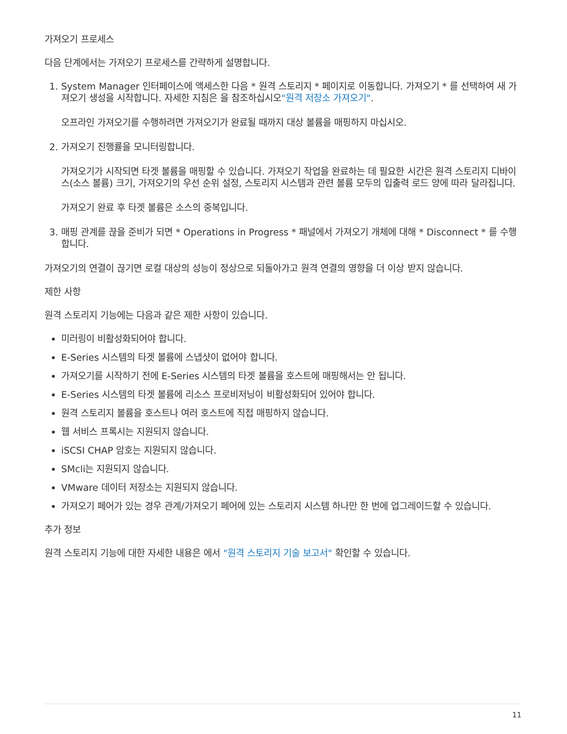가져오기 프로세스
다음 단계에서는 가져오기 프로세스를 간략하게 설명합니다.
1. System Manager 인터페이스에 액세스한 다음 * 원격 스토리지 * 페이지로 이동합니다. 가져오기 * 를 선택하여 새 가져오기 생성을 시작합니다. 자세한 지침은 을 참조하십시오"원격 저장소 가져오기".
오프라인 가져오기를 수행하려면 가져오기가 완료될 때까지 대상 볼륨을 매핑하지 마십시오.
2. 가져오기 진행률을 모니터링합니다.
가져오기가 시작되면 타겟 볼륨을 매핑할 수 있습니다. 가져오기 작업을 완료하는 데 필요한 시간은 원격 스토리지 디바이스(소스 볼륨) 크기, 가져오기의 우선 순위 설정, 스토리지 시스템과 관련 볼륨 모두의 입출력 로드 양에 따라 달라집니다.
가져오기 완료 후 타겟 볼륨은 소스의 중복입니다.
3. 매핑 관계를 끊을 준비가 되면 * Operations in Progress * 패널에서 가져오기 개체에 대해 * Disconnect * 를 수행합니다.
가져오기의 연결이 끊기면 로컬 대상의 성능이 정상으로 되돌아가고 원격 연결의 영향을 더 이상 받지 않습니다.
제한 사항
원격 스토리지 기능에는 다음과 같은 제한 사항이 있습니다.
미러링이 비활성화되어야 합니다.
E-Series 시스템의 타겟 볼륨에 스냅샷이 없어야 합니다.
가져오기를 시작하기 전에 E-Series 시스템의 타겟 볼륨을 호스트에 매핑해서는 안 됩니다.
E-Series 시스템의 타겟 볼륨에 리소스 프로비저닝이 비활성화되어 있어야 합니다.
원격 스토리지 볼륨을 호스트나 여러 호스트에 직접 매핑하지 않습니다.
웹 서비스 프록시는 지원되지 않습니다.
iSCSI CHAP 암호는 지원되지 않습니다.
SMcli는 지원되지 않습니다.
VMware 데이터 저장소는 지원되지 않습니다.
가져오기 페어가 있는 경우 관계/가져오기 페어에 있는 스토리지 시스템 하나만 한 번에 업그레이드할 수 있습니다.
추가 정보
원격 스토리지 기능에 대한 자세한 내용은 에서 "원격 스토리지 기술 보고서" 확인할 수 있습니다.
11